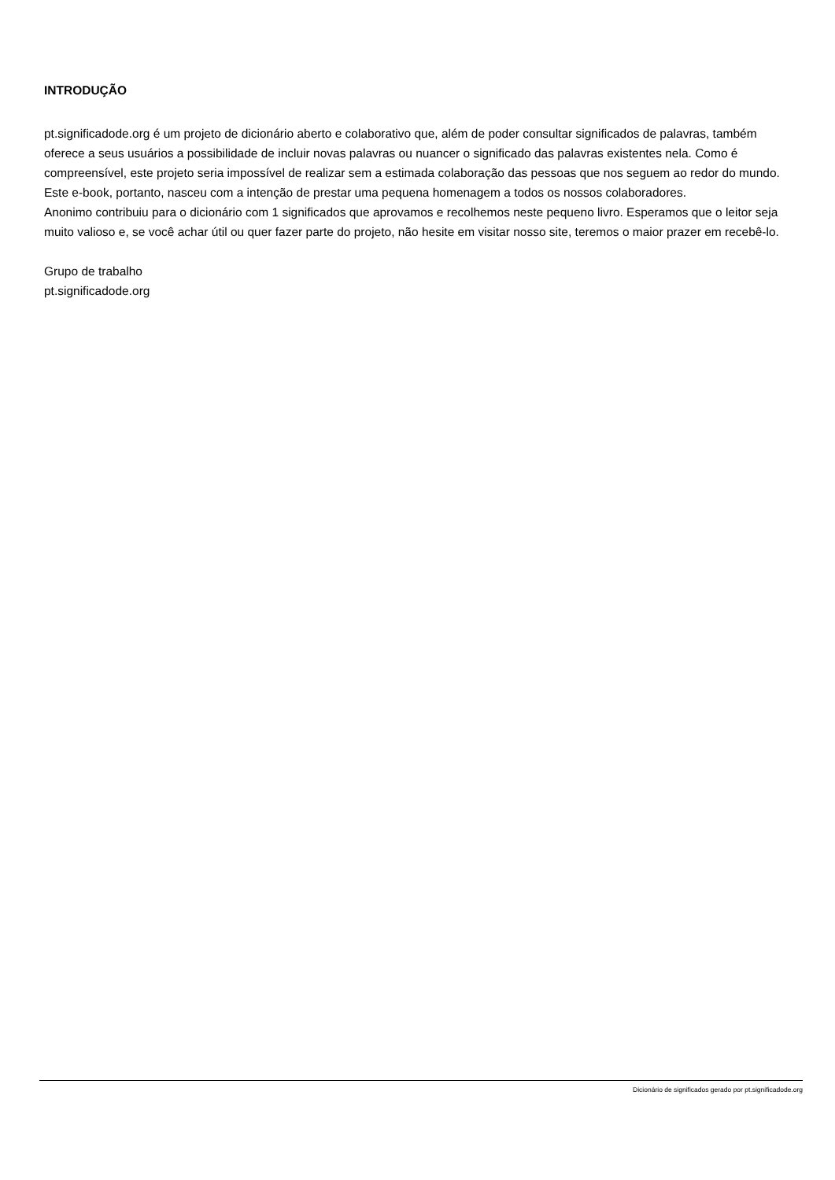INTRODUÇÃO
pt.significadode.org é um projeto de dicionário aberto e colaborativo que, além de poder consultar significados de palavras, também oferece a seus usuários a possibilidade de incluir novas palavras ou nuancer o significado das palavras existentes nela. Como é compreensível, este projeto seria impossível de realizar sem a estimada colaboração das pessoas que nos seguem ao redor do mundo. Este e-book, portanto, nasceu com a intenção de prestar uma pequena homenagem a todos os nossos colaboradores.
Anonimo contribuiu para o dicionário com 1 significados que aprovamos e recolhemos neste pequeno livro. Esperamos que o leitor seja muito valioso e, se você achar útil ou quer fazer parte do projeto, não hesite em visitar nosso site, teremos o maior prazer em recebê-lo.
Grupo de trabalho
pt.significadode.org
Dicionário de significados gerado por pt.significadode.org